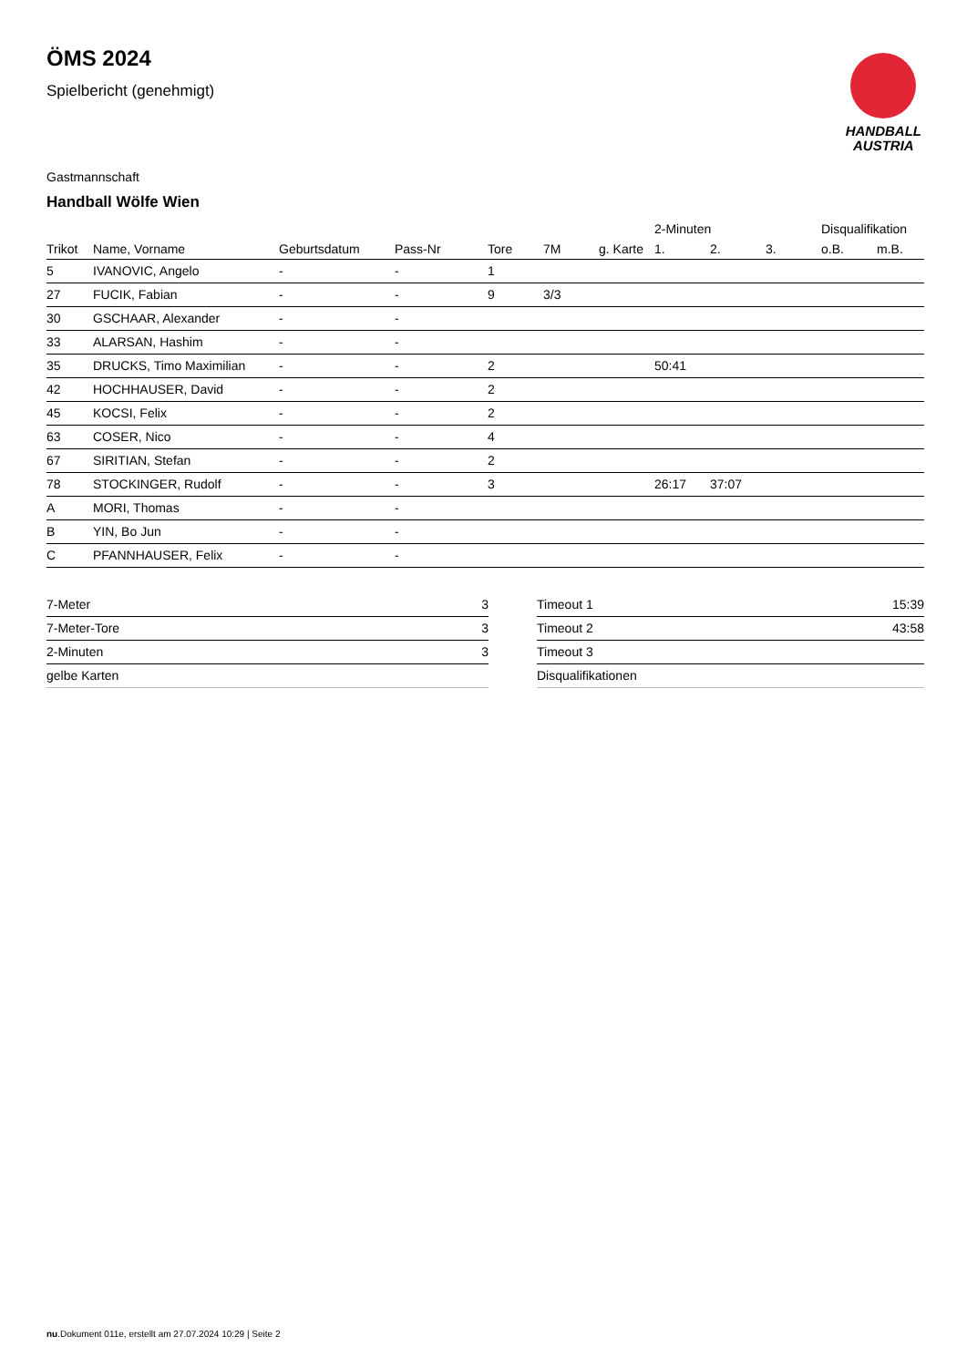ÖMS 2024
Spielbericht (genehmigt)
HANDBALL
AUSTRIA
Gastmannschaft
Handball Wölfe Wien
| | | | | | | | 2-Minuten | | | Disqualifikation | |
| --- | --- | --- | --- | --- | --- | --- | --- | --- | --- | --- | --- |
| Trikot | Name, Vorname | Geburtsdatum | Pass-Nr | Tore | 7M | g. Karte | 1. | 2. | 3. | o.B. | m.B. |
| 5 | IVANOVIC, Angelo | - | - | 1 | | | | | | | |
| 27 | FUCIK, Fabian | - | - | 9 | 3/3 | | | | | | |
| 30 | GSCHAAR, Alexander | - | - | | | | | | | | |
| 33 | ALARSAN, Hashim | - | - | | | | | | | | |
| 35 | DRUCKS, Timo Maximilian | - | - | 2 | | | 50:41 | | | | |
| 42 | HOCHHAUSER, David | - | - | 2 | | | | | | | |
| 45 | KOCSI, Felix | - | - | 2 | | | | | | | |
| 63 | COSER, Nico | - | - | 4 | | | | | | | |
| 67 | SIRITIAN, Stefan | - | - | 2 | | | | | | | |
| 78 | STOCKINGER, Rudolf | - | - | 3 | | | 26:17 | 37:07 | | | |
| A | MORI, Thomas | - | - | | | | | | | | |
| B | YIN, Bo Jun | - | - | | | | | | | | |
| C | PFANNHAUSER, Felix | - | - | | | | | | | | |
| 7-Meter | 3 |
| 7-Meter-Tore | 3 |
| 2-Minuten | 3 |
| gelbe Karten | |
| Timeout 1 | 15:39 |
| Timeout 2 | 43:58 |
| Timeout 3 | |
| Disqualifikationen | |
nu.Dokument 011e, erstellt am 27.07.2024 10:29 | Seite 2